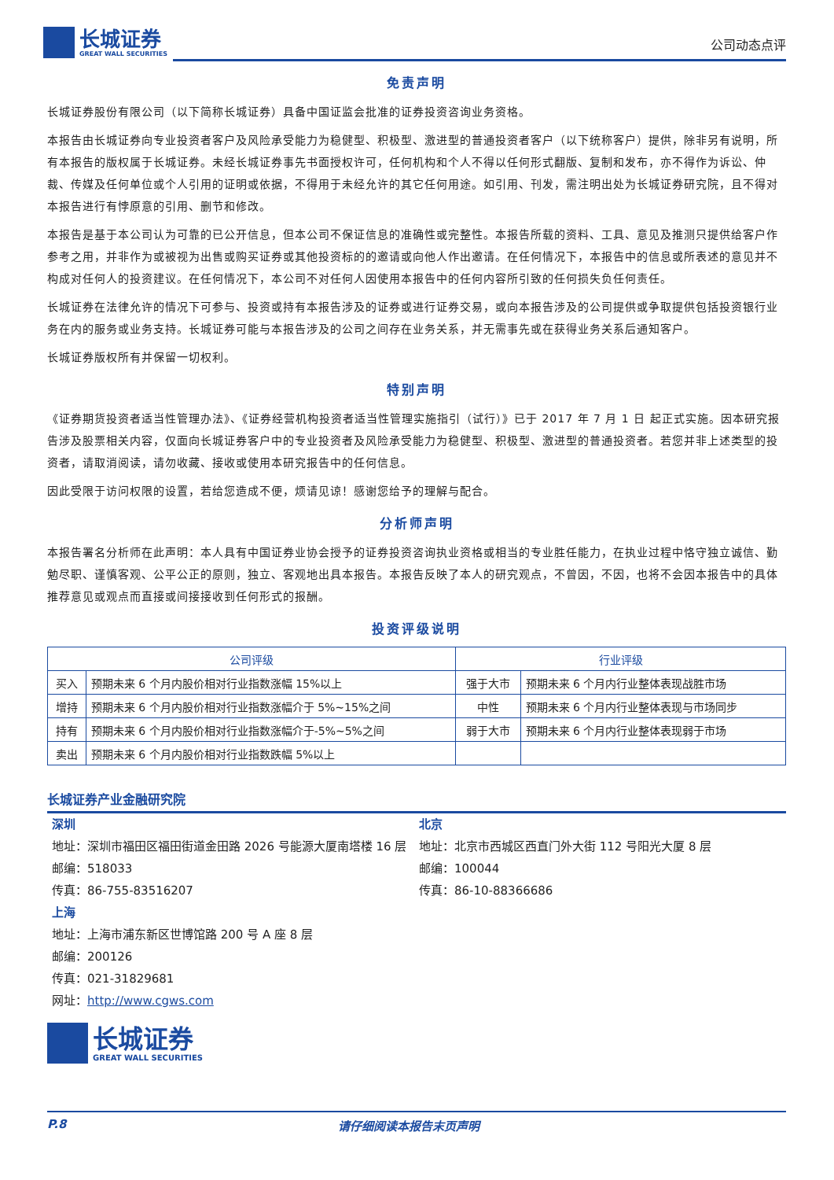长城证券
GREAT WALL SECURITIES
公司动态点评
免责声明
长城证券股份有限公司（以下简称长城证券）具备中国证监会批准的证券投资咨询业务资格。
本报告由长城证券向专业投资者客户及风险承受能力为稳健型、积极型、激进型的普通投资者客户（以下统称客户）提供，除非另有说明，所有本报告的版权属于长城证券。未经长城证券事先书面授权许可，任何机构和个人不得以任何形式翻版、复制和发布，亦不得作为诉讼、仲裁、传媒及任何单位或个人引用的证明或依据，不得用于未经允许的其它任何用途。如引用、刊发，需注明出处为长城证券研究院，且不得对本报告进行有悖原意的引用、删节和修改。
本报告是基于本公司认为可靠的已公开信息，但本公司不保证信息的准确性或完整性。本报告所载的资料、工具、意见及推测只提供给客户作参考之用，并非作为或被视为出售或购买证券或其他投资标的的邀请或向他人作出邀请。在任何情况下，本报告中的信息或所表述的意见并不构成对任何人的投资建议。在任何情况下，本公司不对任何人因使用本报告中的任何内容所引致的任何损失负任何责任。
长城证券在法律允许的情况下可参与、投资或持有本报告涉及的证券或进行证券交易，或向本报告涉及的公司提供或争取提供包括投资银行业务在内的服务或业务支持。长城证券可能与本报告涉及的公司之间存在业务关系，并无需事先或在获得业务关系后通知客户。
长城证券版权所有并保留一切权利。
特别声明
《证券期货投资者适当性管理办法》、《证券经营机构投资者适当性管理实施指引（试行）》已于 2017 年 7 月 1 日 起正式实施。因本研究报告涉及股票相关内容，仅面向长城证券客户中的专业投资者及风险承受能力为稳健型、积极型、激进型的普通投资者。若您并非上述类型的投资者，请取消阅读，请勿收藏、接收或使用本研究报告中的任何信息。
因此受限于访问权限的设置，若给您造成不便，烦请见谅！感谢您给予的理解与配合。
分析师声明
本报告署名分析师在此声明：本人具有中国证券业协会授予的证券投资咨询执业资格或相当的专业胜任能力，在执业过程中恪守独立诚信、勤勉尽职、谨慎客观、公平公正的原则，独立、客观地出具本报告。本报告反映了本人的研究观点，不曾因，不因，也将不会因本报告中的具体推荐意见或观点而直接或间接接收到任何形式的报酬。
投资评级说明
| 公司评级 | | 行业评级 | |
| --- | --- | --- | --- |
| 买入 | 预期未来 6 个月内股价相对行业指数涨幅 15%以上 | 强于大市 | 预期未来 6 个月内行业整体表现战胜市场 |
| 增持 | 预期未来 6 个月内股价相对行业指数涨幅介于 5%~15%之间 | 中性 | 预期未来 6 个月内行业整体表现与市场同步 |
| 持有 | 预期未来 6 个月内股价相对行业指数涨幅介于-5%~5%之间 | 弱于大市 | 预期未来 6 个月内行业整体表现弱于市场 |
| 卖出 | 预期未来 6 个月内股价相对行业指数跌幅 5%以上 | | |
长城证券产业金融研究院
深圳
地址：深圳市福田区福田街道金田路 2026 号能源大厦南塔楼 16 层
邮编：518033
传真：86-755-83516207
北京
地址：北京市西城区西直门外大街 112 号阳光大厦 8 层
邮编：100044
传真：86-10-88366686
上海
地址：上海市浦东新区世博馆路 200 号 A 座 8 层
邮编：200126
传真：021-31829681
网址：http://www.cgws.com
长城证券
GREAT WALL SECURITIES
P.8 请仔细阅读本报告末页声明